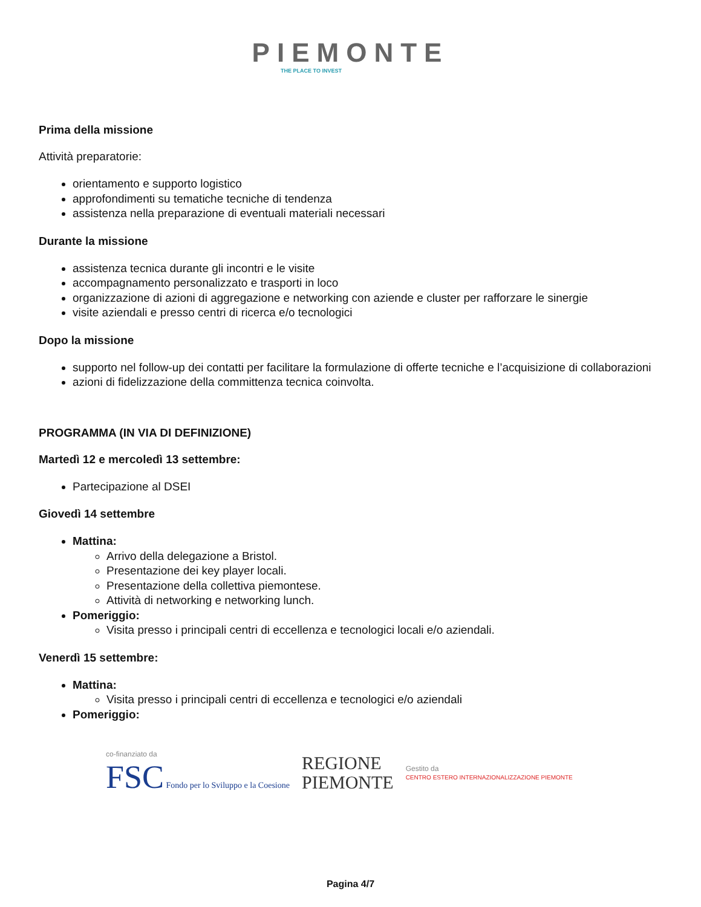PIEMONTE
THE PLACE TO INVEST
Prima della missione
Attività preparatorie:
orientamento e supporto logistico
approfondimenti su tematiche tecniche di tendenza
assistenza nella preparazione di eventuali materiali necessari
Durante la missione
assistenza tecnica durante gli incontri e le visite
accompagnamento personalizzato e trasporti in loco
organizzazione di azioni di aggregazione e networking con aziende e cluster per rafforzare le sinergie
visite aziendali e presso centri di ricerca e/o tecnologici
Dopo la missione
supporto nel follow-up dei contatti per facilitare la formulazione di offerte tecniche e l’acquisizione di collaborazioni
azioni di fidelizzazione della committenza tecnica coinvolta.
PROGRAMMA (IN VIA DI DEFINIZIONE)
Martedì 12 e mercoledì 13 settembre:
Partecipazione al DSEI
Giovedì 14 settembre
Mattina:
Arrivo della delegazione a Bristol.
Presentazione dei key player locali.
Presentazione della collettiva piemontese.
Attività di networking e networking lunch.
Pomeriggio:
Visita presso i principali centri di eccellenza e tecnologici locali e/o aziendali.
Venerdì 15 settembre:
Mattina:
Visita presso i principali centri di eccellenza e tecnologici e/o aziendali
Pomeriggio:
co-finanziato da
FSC Fondo per lo Sviluppo e la Coesione
REGIONE
PIEMONTE
Gestito da
CENTRO ESTERO INTERNAZIONALIZZAZIONE PIEMONTE
Pagina 4/7